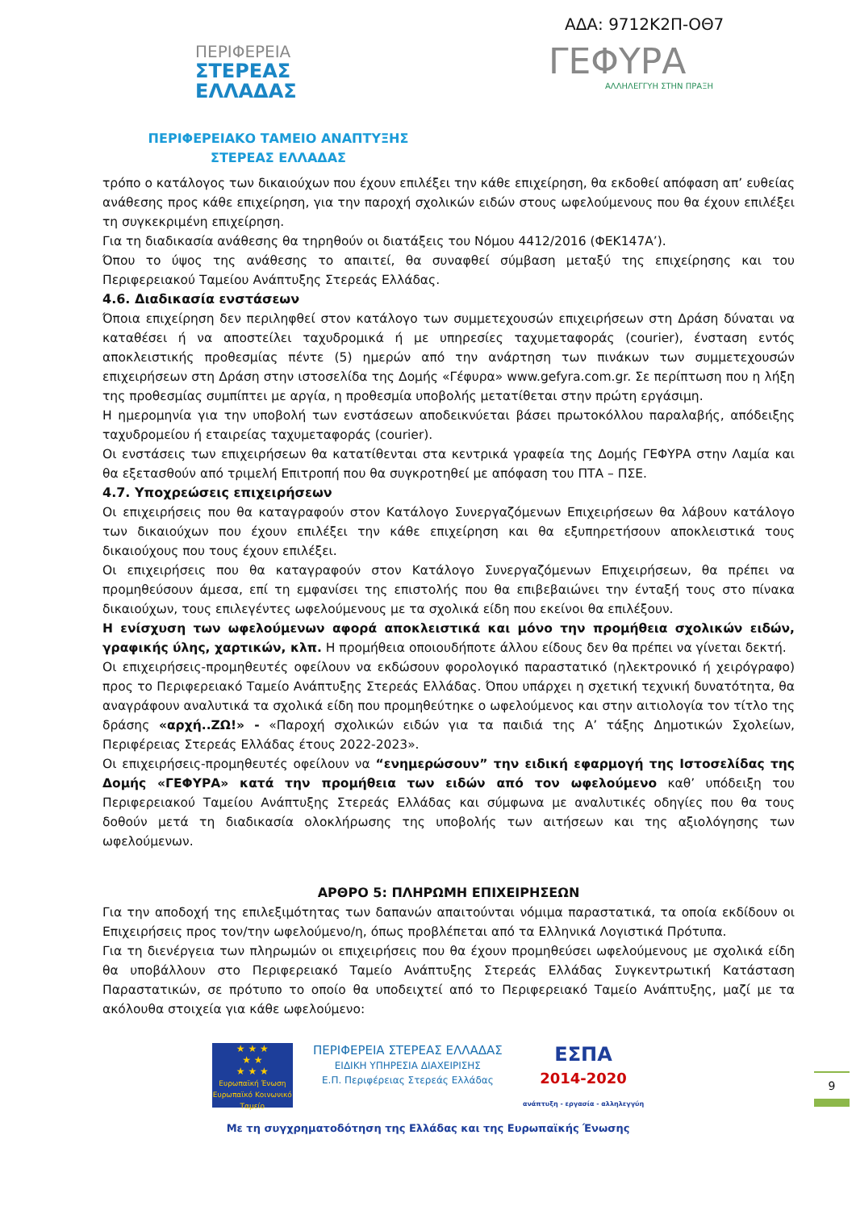ΑΔΑ: 9712Κ2Π-ΟΘ7
ΠΕΡΙΦΕΡΕΙΑ
ΣΤΕΡΕΑΣ
ΕΛΛΑΔΑΣ
ΓΕΦΥΡΑ
ΑΛΛΗΛΕΓΓΥΗ ΣΤΗΝ ΠΡΑΞΗ
ΠΕΡΙΦΕΡΕΙΑΚΟ ΤΑΜΕΙΟ ΑΝΑΠΤΥΞΗΣ ΣΤΕΡΕΑΣ ΕΛΛΑΔΑΣ
τρόπο ο κατάλογος των δικαιούχων που έχουν επιλέξει την κάθε επιχείρηση, θα εκδοθεί απόφαση απ’ ευθείας ανάθεσης προς κάθε επιχείρηση, για την παροχή σχολικών ειδών στους ωφελούμενους που θα έχουν επιλέξει τη συγκεκριμένη επιχείρηση.
Για τη διαδικασία ανάθεσης θα τηρηθούν οι διατάξεις του Νόμου 4412/2016 (ΦΕΚ147Α’).
Όπου το ύψος της ανάθεσης το απαιτεί, θα συναφθεί σύμβαση μεταξύ της επιχείρησης και του Περιφερειακού Ταμείου Ανάπτυξης Στερεάς Ελλάδας.
4.6. Διαδικασία ενστάσεων
Όποια επιχείρηση δεν περιληφθεί στον κατάλογο των συμμετεχουσών επιχειρήσεων στη Δράση δύναται να καταθέσει ή να αποστείλει ταχυδρομικά ή με υπηρεσίες ταχυμεταφοράς (courier), ένσταση εντός αποκλειστικής προθεσμίας πέντε (5) ημερών από την ανάρτηση των πινάκων των συμμετεχουσών επιχειρήσεων στη Δράση στην ιστοσελίδα της Δομής «Γέφυρα» www.gefyra.com.gr. Σε περίπτωση που η λήξη της προθεσμίας συμπίπτει με αργία, η προθεσμία υποβολής μετατίθεται στην πρώτη εργάσιμη.
Η ημερομηνία για την υποβολή των ενστάσεων αποδεικνύεται βάσει πρωτοκόλλου παραλαβής, απόδειξης ταχυδρομείου ή εταιρείας ταχυμεταφοράς (courier).
Οι ενστάσεις των επιχειρήσεων θα κατατίθενται στα κεντρικά γραφεία της Δομής ΓΕΦΥΡΑ στην Λαμία και θα εξετασθούν από τριμελή Επιτροπή που θα συγκροτηθεί με απόφαση του ΠΤΑ – ΠΣΕ.
4.7. Υποχρεώσεις επιχειρήσεων
Οι επιχειρήσεις που θα καταγραφούν στον Κατάλογο Συνεργαζόμενων Επιχειρήσεων θα λάβουν κατάλογο των δικαιούχων που έχουν επιλέξει την κάθε επιχείρηση και θα εξυπηρετήσουν αποκλειστικά τους δικαιούχους που τους έχουν επιλέξει.
Οι επιχειρήσεις που θα καταγραφούν στον Κατάλογο Συνεργαζόμενων Επιχειρήσεων, θα πρέπει να προμηθεύσουν άμεσα, επί τη εμφανίσει της επιστολής που θα επιβεβαιώνει την ένταξή τους στο πίνακα δικαιούχων, τους επιλεγέντες ωφελούμενους με τα σχολικά είδη που εκείνοι θα επιλέξουν.
Η ενίσχυση των ωφελούμενων αφορά αποκλειστικά και μόνο την προμήθεια σχολικών ειδών, γραφικής ύλης, χαρτικών, κλπ. Η προμήθεια οποιουδήποτε άλλου είδους δεν θα πρέπει να γίνεται δεκτή.
Οι επιχειρήσεις-προμηθευτές οφείλουν να εκδώσουν φορολογικό παραστατικό (ηλεκτρονικό ή χειρόγραφο) προς το Περιφερειακό Ταμείο Ανάπτυξης Στερεάς Ελλάδας. Όπου υπάρχει η σχετική τεχνική δυνατότητα, θα αναγράφουν αναλυτικά τα σχολικά είδη που προμηθεύτηκε ο ωφελούμενος και στην αιτιολογία τον τίτλο της δράσης «αρχή..ΖΩ!» - «Παροχή σχολικών ειδών για τα παιδιά της Α’ τάξης Δημοτικών Σχολείων, Περιφέρειας Στερεάς Ελλάδας έτους 2022-2023».
Οι επιχειρήσεις-προμηθευτές οφείλουν να “ενημερώσουν” την ειδική εφαρμογή της Ιστοσελίδας της Δομής «ΓΕΦΥΡΑ» κατά την προμήθεια των ειδών από τον ωφελούμενο καθ’ υπόδειξη του Περιφερειακού Ταμείου Ανάπτυξης Στερεάς Ελλάδας και σύμφωνα με αναλυτικές οδηγίες που θα τους δοθούν μετά τη διαδικασία ολοκλήρωσης της υποβολής των αιτήσεων και της αξιολόγησης των ωφελούμενων.
ΑΡΘΡΟ 5: ΠΛΗΡΩΜΗ ΕΠΙΧΕΙΡΗΣΕΩΝ
Για την αποδοχή της επιλεξιμότητας των δαπανών απαιτούνται νόμιμα παραστατικά, τα οποία εκδίδουν οι Επιχειρήσεις προς τον/την ωφελούμενο/η, όπως προβλέπεται από τα Ελληνικά Λογιστικά Πρότυπα.
Για τη διενέργεια των πληρωμών οι επιχειρήσεις που θα έχουν προμηθεύσει ωφελούμενους με σχολικά είδη θα υποβάλλουν στο Περιφερειακό Ταμείο Ανάπτυξης Στερεάς Ελλάδας Συγκεντρωτική Κατάσταση Παραστατικών, σε πρότυπο το οποίο θα υποδειχτεί από το Περιφερειακό Ταμείο Ανάπτυξης, μαζί με τα ακόλουθα στοιχεία για κάθε ωφελούμενο:
★ ★ ★
★ ★
★ ★ ★
Ευρωπαϊκή Ένωση
Ευρωπαϊκό Κοινωνικό Ταμείο
ΠΕΡΙΦΕΡΕΙΑ ΣΤΕΡΕΑΣ ΕΛΛΑΔΑΣ
ΕΙΔΙΚΗ ΥΠΗΡΕΣΙΑ ΔΙΑΧΕΙΡΙΣΗΣ
Ε.Π. Περιφέρειας Στερεάς Ελλάδας
ΕΣΠΑ
2014-2020
ανάπτυξη - εργασία - αλληλεγγύη
9
Με τη συγχρηματοδότηση της Ελλάδας και της Ευρωπαϊκής Ένωσης